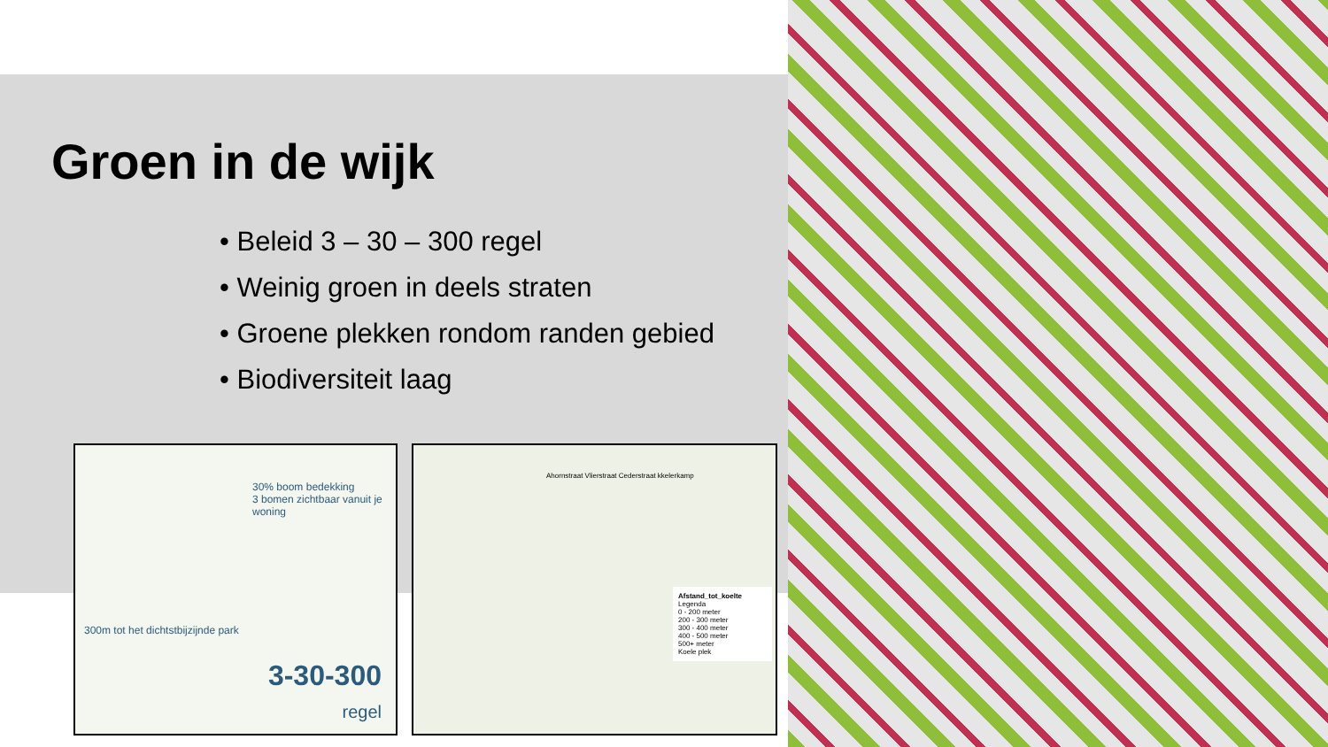Groen in de wijk
• Beleid 3 – 30 – 300 regel
• Weinig groen in deels straten
• Groene plekken rondom randen gebied
• Biodiversiteit laag
30% boom bedekking
3 bomen zichtbaar vanuit je woning
300m tot het dichtstbijzijnde park
3-30-300
regel
Ahornstraat Vlierstraat Cederstraat kkelerkamp
Afstand_tot_koelte
Legenda
0 - 200 meter
200 - 300 meter
300 - 400 meter
400 - 500 meter
500+ meter
Koele plek